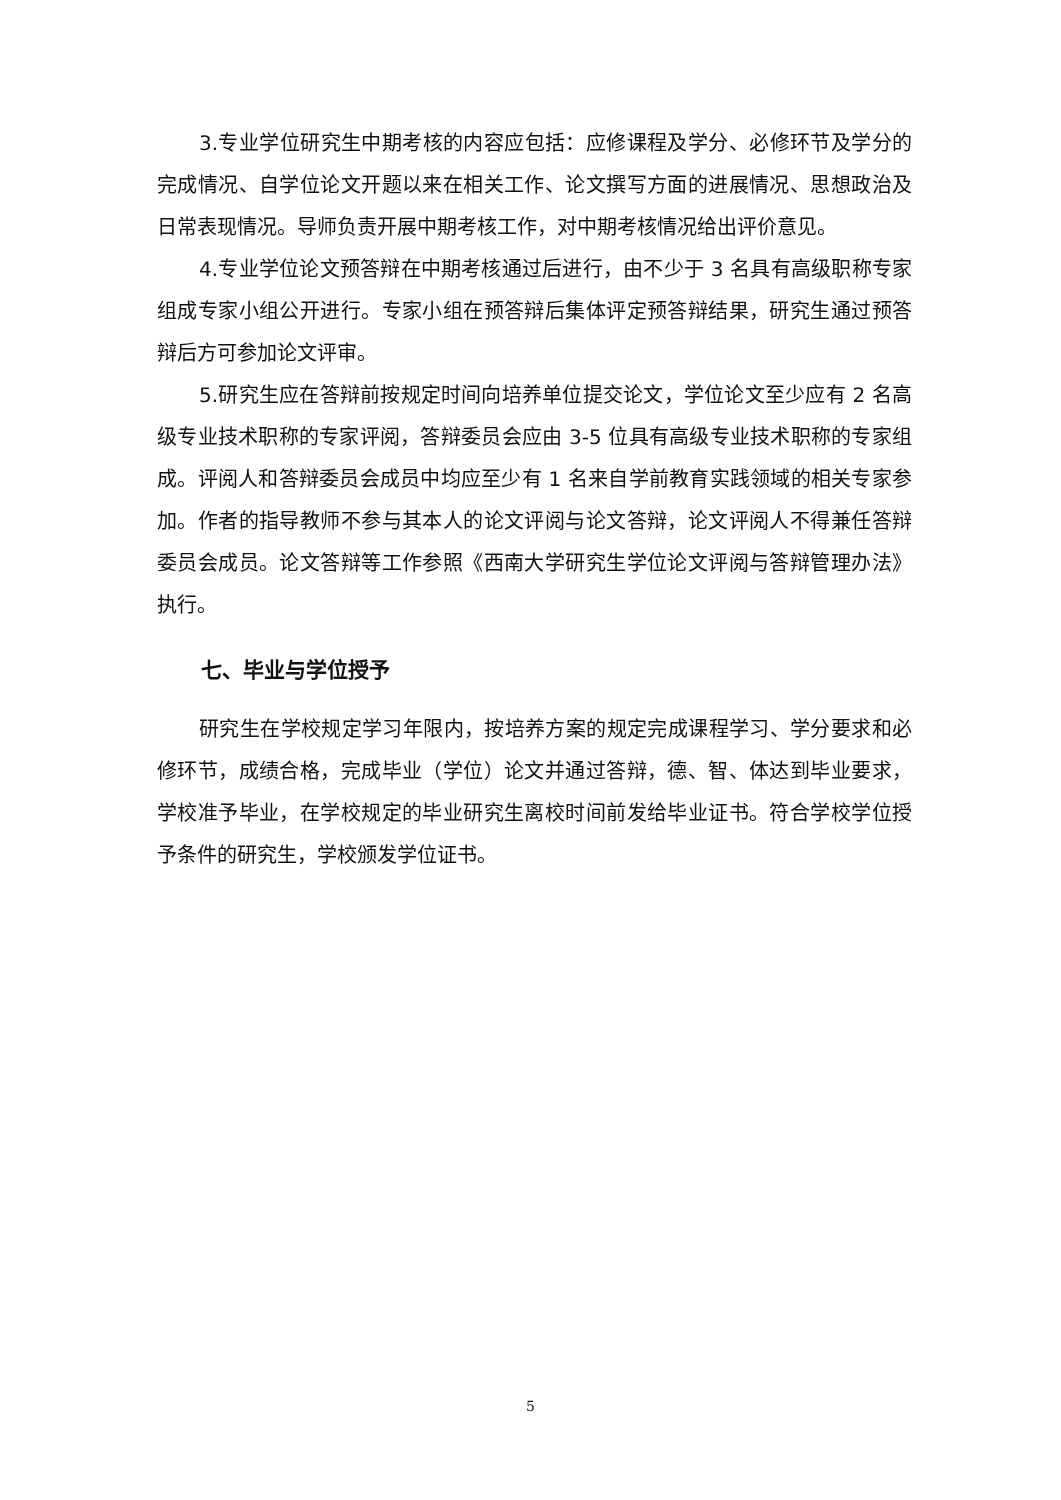3.专业学位研究生中期考核的内容应包括：应修课程及学分、必修环节及学分的完成情况、自学位论文开题以来在相关工作、论文撰写方面的进展情况、思想政治及日常表现情况。导师负责开展中期考核工作，对中期考核情况给出评价意见。
4.专业学位论文预答辩在中期考核通过后进行，由不少于 3 名具有高级职称专家组成专家小组公开进行。专家小组在预答辩后集体评定预答辩结果，研究生通过预答辩后方可参加论文评审。
5.研究生应在答辩前按规定时间向培养单位提交论文，学位论文至少应有 2 名高级专业技术职称的专家评阅，答辩委员会应由 3-5 位具有高级专业技术职称的专家组成。评阅人和答辩委员会成员中均应至少有 1 名来自学前教育实践领域的相关专家参加。作者的指导教师不参与其本人的论文评阅与论文答辩，论文评阅人不得兼任答辩委员会成员。论文答辩等工作参照《西南大学研究生学位论文评阅与答辩管理办法》执行。
七、毕业与学位授予
研究生在学校规定学习年限内，按培养方案的规定完成课程学习、学分要求和必修环节，成绩合格，完成毕业（学位）论文并通过答辩，德、智、体达到毕业要求，学校准予毕业，在学校规定的毕业研究生离校时间前发给毕业证书。符合学校学位授予条件的研究生，学校颁发学位证书。
5